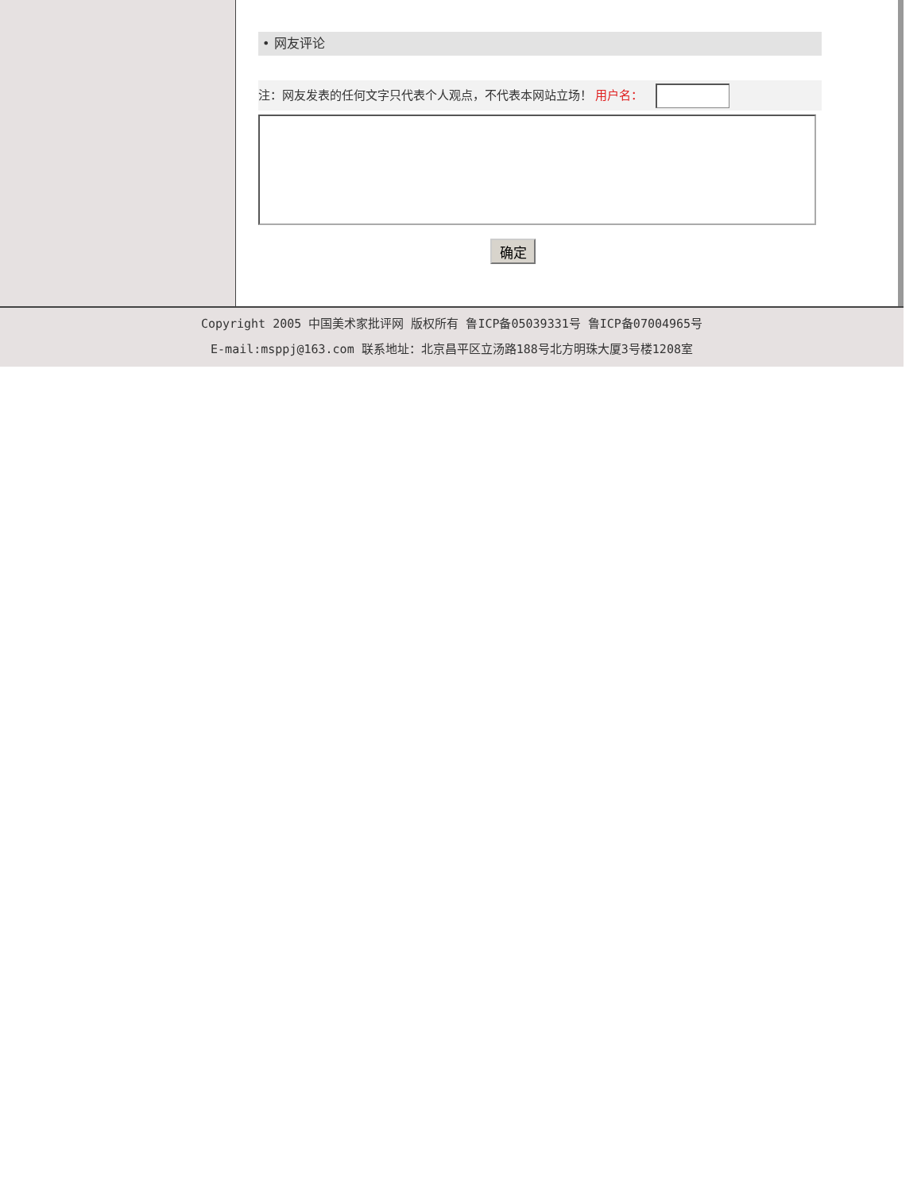• 网友评论
注：网友发表的任何文字只代表个人观点，不代表本网站立场！ 用户名：
确定
Copyright 2005 中国美术家批评网 版权所有 鲁ICP备05039331号 鲁ICP备07004965号
E-mail:msppj@163.com 联系地址：北京昌平区立汤路188号北方明珠大厦3号楼1208室